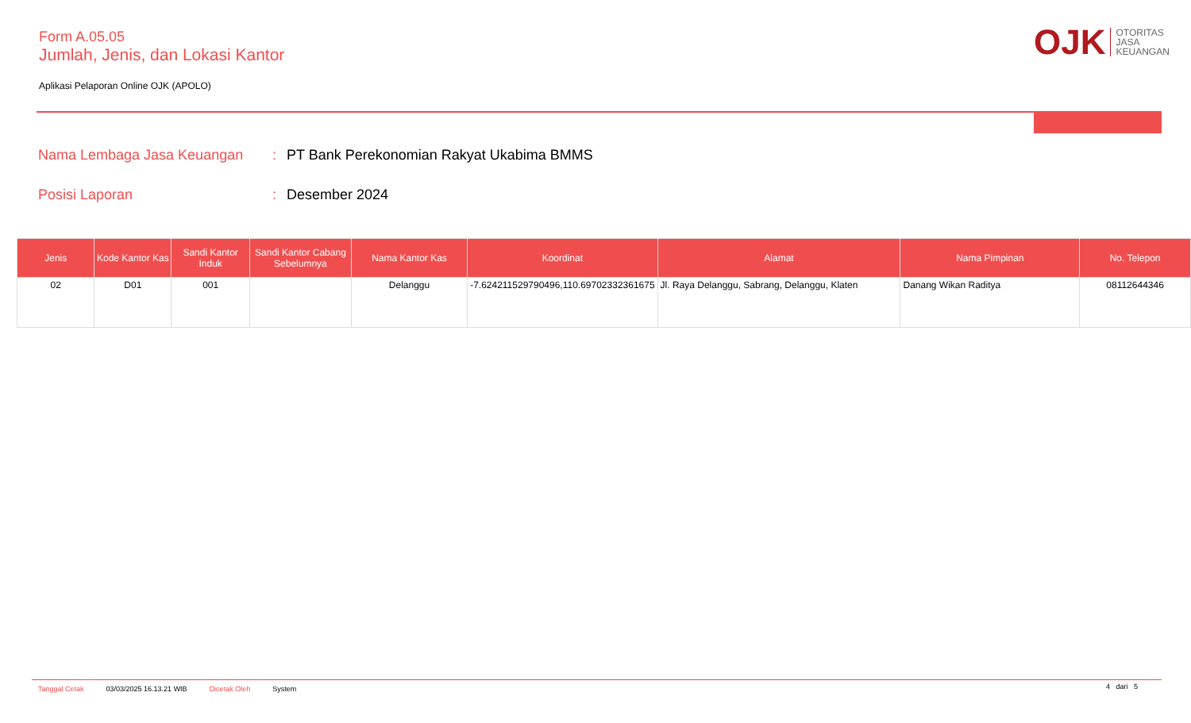Form A.05.05
Jumlah, Jenis, dan Lokasi Kantor
Aplikasi Pelaporan Online OJK (APOLO)
OJK
OTORITAS
JASA
KEUANGAN
Nama Lembaga Jasa Keuangan: PT Bank Perekonomian Rakyat Ukabima BMMS
Posisi Laporan: Desember 2024
| Jenis | Kode Kantor Kas | Sandi Kantor Induk | Sandi Kantor Cabang Sebelumnya | Nama Kantor Kas | Koordinat | Alamat | Nama Pimpinan | No. Telepon |
| --- | --- | --- | --- | --- | --- | --- | --- | --- |
| 02 | D01 | 001 | | Delanggu | -7.624211529790496,110.69702332361675 | Jl. Raya Delanggu, Sabrang, Delanggu, Klaten | Danang Wikan Raditya | 08112644346 |
Tanggal Cetak 03/03/2025 16.13.21 WIB Dicetak Oleh System
4 dari 5